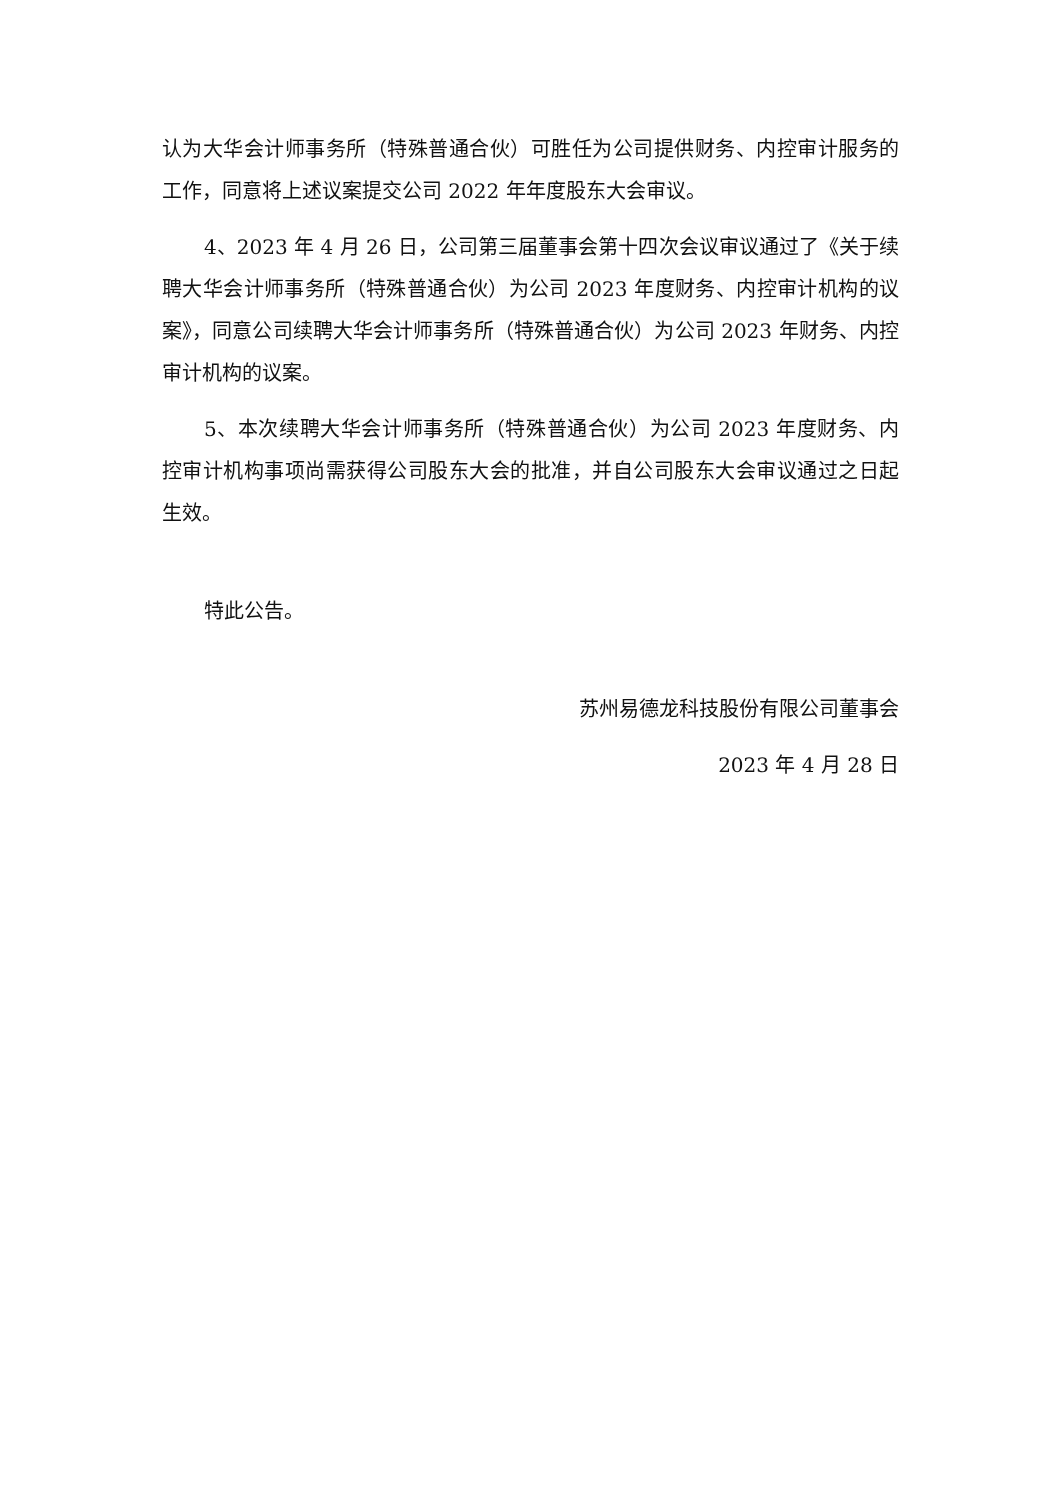认为大华会计师事务所（特殊普通合伙）可胜任为公司提供财务、内控审计服务的工作，同意将上述议案提交公司 2022 年年度股东大会审议。
4、2023 年 4 月 26 日，公司第三届董事会第十四次会议审议通过了《关于续聘大华会计师事务所（特殊普通合伙）为公司 2023 年度财务、内控审计机构的议案》，同意公司续聘大华会计师事务所（特殊普通合伙）为公司 2023 年财务、内控审计机构的议案。
5、本次续聘大华会计师事务所（特殊普通合伙）为公司 2023 年度财务、内控审计机构事项尚需获得公司股东大会的批准，并自公司股东大会审议通过之日起生效。
特此公告。
苏州易德龙科技股份有限公司董事会
2023 年 4 月 28 日